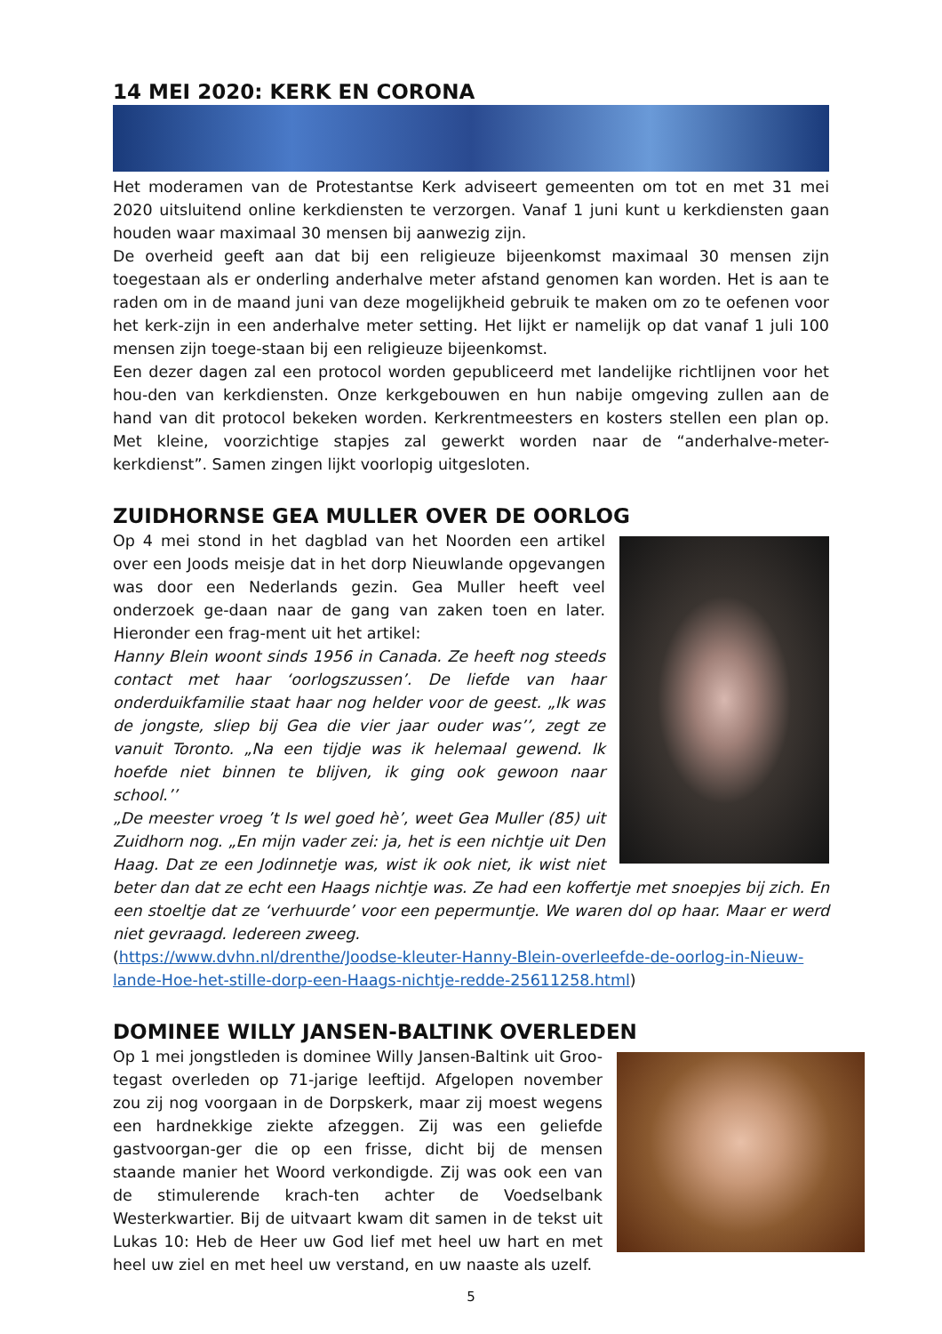14 MEI 2020: KERK EN CORONA
Het moderamen van de Protestantse Kerk adviseert gemeenten om tot en met 31 mei 2020 uitsluitend online kerkdiensten te verzorgen. Vanaf 1 juni kunt u kerkdiensten gaan houden waar maximaal 30 mensen bij aanwezig zijn.
De overheid geeft aan dat bij een religieuze bijeenkomst maximaal 30 mensen zijn toegestaan als er onderling anderhalve meter afstand genomen kan worden. Het is aan te raden om in de maand juni van deze mogelijkheid gebruik te maken om zo te oefenen voor het kerk-zijn in een anderhalve meter setting. Het lijkt er namelijk op dat vanaf 1 juli 100 mensen zijn toege-staan bij een religieuze bijeenkomst.
Een dezer dagen zal een protocol worden gepubliceerd met landelijke richtlijnen voor het hou-den van kerkdiensten. Onze kerkgebouwen en hun nabije omgeving zullen aan de hand van dit protocol bekeken worden. Kerkrentmeesters en kosters stellen een plan op. Met kleine, voorzichtige stapjes zal gewerkt worden naar de “anderhalve-meter-kerkdienst”. Samen zingen lijkt voorlopig uitgesloten.
ZUIDHORNSE GEA MULLER OVER DE OORLOG
Op 4 mei stond in het dagblad van het Noorden een artikel over een Joods meisje dat in het dorp Nieuwlande opgevangen was door een Nederlands gezin. Gea Muller heeft veel onderzoek ge-daan naar de gang van zaken toen en later. Hieronder een frag-ment uit het artikel:
Hanny Blein woont sinds 1956 in Canada. Ze heeft nog steeds contact met haar ‘oorlogszussen’. De liefde van haar onderduikfamilie staat haar nog helder voor de geest. „Ik was de jongste, sliep bij Gea die vier jaar ouder was’’, zegt ze vanuit Toronto. „Na een tijdje was ik helemaal gewend. Ik hoefde niet binnen te blijven, ik ging ook gewoon naar school.’’
„De meester vroeg ’t Is wel goed hè’, weet Gea Muller (85) uit Zuidhorn nog. „En mijn vader zei: ja, het is een nichtje uit Den Haag. Dat ze een Jodinnetje was, wist ik ook niet, ik wist niet beter dan dat ze echt een Haags nichtje was. Ze had een koffertje met snoepjes bij zich. En een stoeltje dat ze ‘verhuurde’ voor een pepermuntje. We waren dol op haar. Maar er werd niet gevraagd. Iedereen zweeg.
(https://www.dvhn.nl/drenthe/Joodse-kleuter-Hanny-Blein-overleefde-de-oorlog-in-Nieuw-lande-Hoe-het-stille-dorp-een-Haags-nichtje-redde-25611258.html)
DOMINEE WILLY JANSEN-BALTINK OVERLEDEN
Op 1 mei jongstleden is dominee Willy Jansen-Baltink uit Groo-tegast overleden op 71-jarige leeftijd. Afgelopen november zou zij nog voorgaan in de Dorpskerk, maar zij moest wegens een hardnekkige ziekte afzeggen. Zij was een geliefde gastvoorgan-ger die op een frisse, dicht bij de mensen staande manier het Woord verkondigde. Zij was ook een van de stimulerende krach-ten achter de Voedselbank Westerkwartier. Bij de uitvaart kwam dit samen in de tekst uit Lukas 10: Heb de Heer uw God lief met heel uw hart en met heel uw ziel en met heel uw verstand, en uw naaste als uzelf.
5